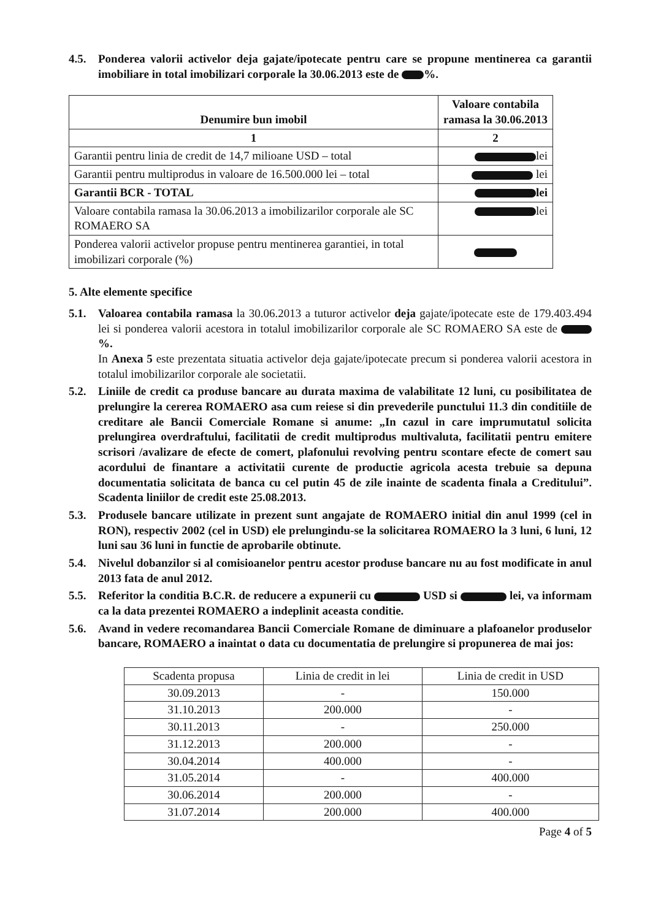4.5. Ponderea valorii activelor deja gajate/ipotecate pentru care se propune mentinerea ca garantii imobiliare in total imobilizari corporale la 30.06.2013 este de %.
| Denumire bun imobil | Valoare contabila ramasa la 30.06.2013 |
| --- | --- |
| 1 | 2 |
| Garantii pentru linia de credit de 14,7 milioane USD – total | lei |
| Garantii pentru multiprodus in valoare de 16.500.000 lei – total | lei |
| Garantii BCR - TOTAL | lei |
| Valoare contabila ramasa la 30.06.2013 a imobilizarilor corporale ale SC ROMAERO SA | lei |
| Ponderea valorii activelor propuse pentru mentinerea garantiei, in total imobilizari corporale (%) | |
5. Alte elemente specifice
5.1. Valoarea contabila ramasa la 30.06.2013 a tuturor activelor deja gajate/ipotecate este de 179.403.494 lei si ponderea valorii acestora in totalul imobilizarilor corporale ale SC ROMAERO SA este de %.
In Anexa 5 este prezentata situatia activelor deja gajate/ipotecate precum si ponderea valorii acestora in totalul imobilizarilor corporale ale societatii.
5.2. Liniile de credit ca produse bancare au durata maxima de valabilitate 12 luni, cu posibilitatea de prelungire la cererea ROMAERO asa cum reiese si din prevederile punctului 11.3 din conditiile de creditare ale Bancii Comerciale Romane si anume: „In cazul in care imprumutatul solicita prelungirea overdraftului, facilitatii de credit multiprodus multivaluta, facilitatii pentru emitere scrisori /avalizare de efecte de comert, plafonului revolving pentru scontare efecte de comert sau acordului de finantare a activitatii curente de productie agricola acesta trebuie sa depuna documentatia solicitata de banca cu cel putin 45 de zile inainte de scadenta finala a Creditului”. Scadenta liniilor de credit este 25.08.2013.
5.3. Produsele bancare utilizate in prezent sunt angajate de ROMAERO initial din anul 1999 (cel in RON), respectiv 2002 (cel in USD) ele prelungindu-se la solicitarea ROMAERO la 3 luni, 6 luni, 12 luni sau 36 luni in functie de aprobarile obtinute.
5.4. Nivelul dobanzilor si al comisioanelor pentru acestor produse bancare nu au fost modificate in anul 2013 fata de anul 2012.
5.5. Referitor la conditia B.C.R. de reducere a expunerii cu USD si lei, va informam ca la data prezentei ROMAERO a indeplinit aceasta conditie.
5.6. Avand in vedere recomandarea Bancii Comerciale Romane de diminuare a plafoanelor produselor bancare, ROMAERO a inaintat o data cu documentatia de prelungire si propunerea de mai jos:
| Scadenta propusa | Linia de credit in lei | Linia de credit in USD |
| 30.09.2013 | - | 150.000 |
| 31.10.2013 | 200.000 | - |
| 30.11.2013 | - | 250.000 |
| 31.12.2013 | 200.000 | - |
| 30.04.2014 | 400.000 | - |
| 31.05.2014 | - | 400.000 |
| 30.06.2014 | 200.000 | - |
| 31.07.2014 | 200.000 | 400.000 |
Page 4 of 5